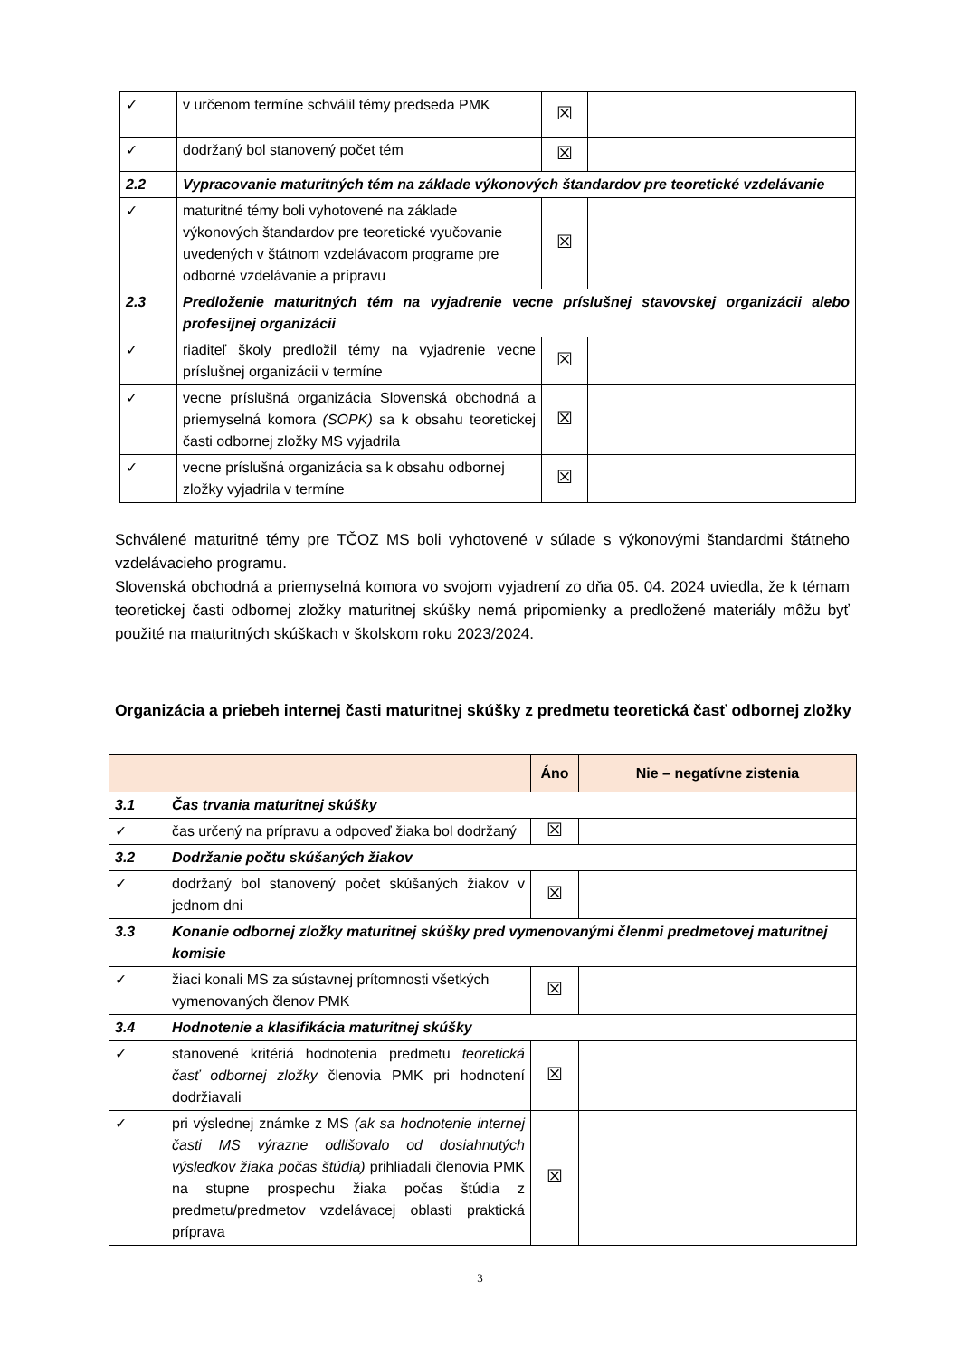| ✓ | v určenom termíne schválil témy predseda PMK | ☒ | |
| ✓ | dodržaný bol stanovený počet tém | ☒ | |
| 2.2 | Vypracovanie maturitných tém na základe výkonových štandardov pre teoretické vzdelávanie | | |
| ✓ | maturitné témy boli vyhotovené na základe výkonových štandardov pre teoretické vyučovanie uvedených v štátnom vzdelávacom programe pre odborné vzdelávanie a prípravu | ☒ | |
| 2.3 | Predloženie maturitných tém na vyjadrenie vecne príslušnej stavovskej organizácii alebo profesijnej organizácii | | |
| ✓ | riaditeľ školy predložil témy na vyjadrenie vecne príslušnej organizácii v termíne | ☒ | |
| ✓ | vecne príslušná organizácia Slovenská obchodná a priemyselná komora (SOPK) sa k obsahu teoretickej časti odbornej zložky MS vyjadrila | ☒ | |
| ✓ | vecne príslušná organizácia sa k obsahu odbornej zložky vyjadrila v termíne | ☒ | |
Schválené maturitné témy pre TČOZ MS boli vyhotovené v súlade s výkonovými štandardmi štátneho vzdelávacieho programu.
Slovenská obchodná a priemyselná komora vo svojom vyjadrení zo dňa 05. 04. 2024 uviedla, že k témam teoretickej časti odbornej zložky maturitnej skúšky nemá pripomienky a predložené materiály môžu byť použité na maturitných skúškach v školskom roku 2023/2024.
Organizácia a priebeh internej časti maturitnej skúšky z predmetu teoretická časť odbornej zložky
| | | Áno | Nie – negatívne zistenia |
| --- | --- | --- | --- |
| 3.1 | Čas trvania maturitnej skúšky | | |
| ✓ | čas určený na prípravu a odpoveď žiaka bol dodržaný | ☒ | |
| 3.2 | Dodržanie počtu skúšaných žiakov | | |
| ✓ | dodržaný bol stanovený počet skúšaných žiakov v jednom dni | ☒ | |
| 3.3 | Konanie odbornej zložky maturitnej skúšky pred vymenovanými členmi predmetovej maturitnej komisie | | |
| ✓ | žiaci konali MS za sústavnej prítomnosti všetkých vymenovaných členov PMK | ☒ | |
| 3.4 | Hodnotenie a klasifikácia maturitnej skúšky | | |
| ✓ | stanovené kritériá hodnotenia predmetu teoretická časť odbornej zložky členovia PMK pri hodnotení dodržiavali | ☒ | |
| ✓ | pri výslednej známke z MS (ak sa hodnotenie internej časti MS výrazne odlišovalo od dosiahnutých výsledkov žiaka počas štúdia) prihliadali členovia PMK na stupne prospechu žiaka počas štúdia z predmetu/predmetov vzdelávacej oblasti praktická príprava | ☒ | |
3